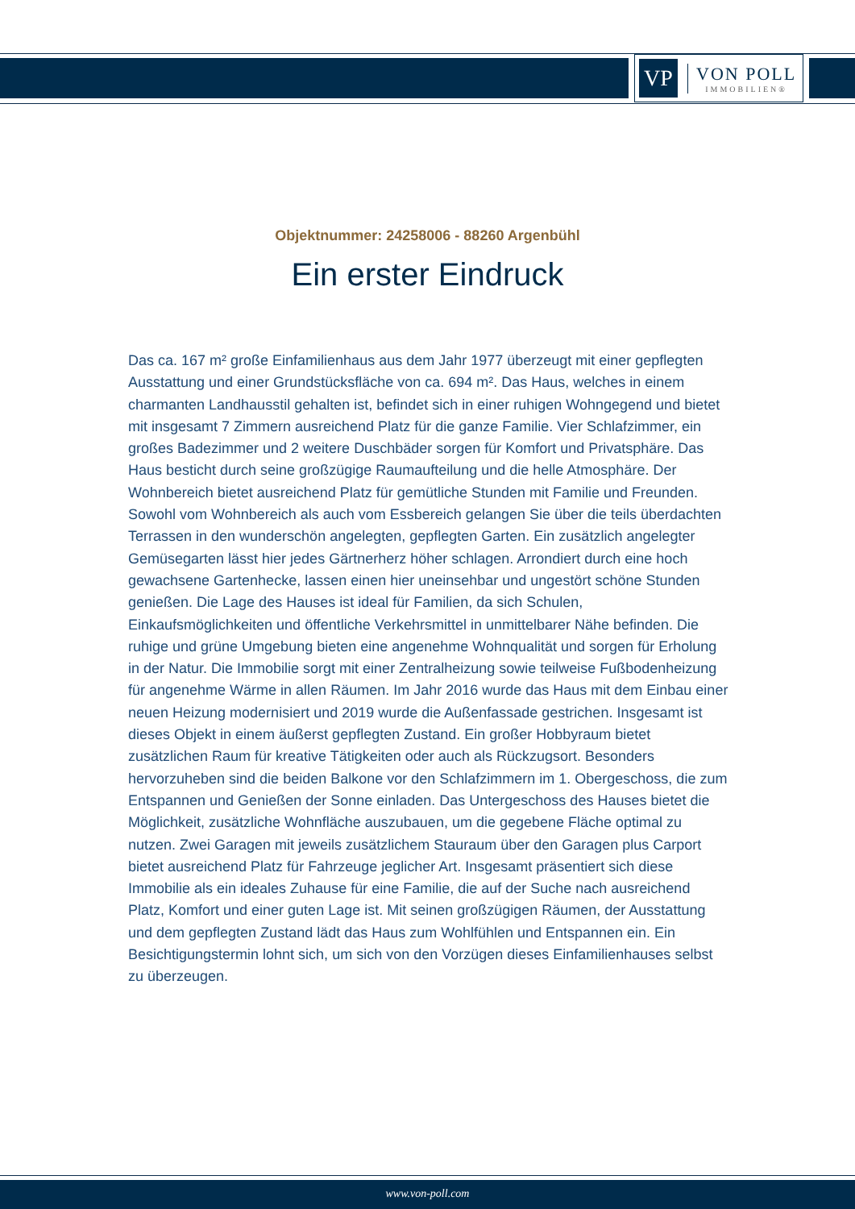VP
VON POLL
IMMOBILIEN®
Objektnummer: 24258006 - 88260 Argenbühl
Ein erster Eindruck
Das ca. 167 m² große Einfamilienhaus aus dem Jahr 1977 überzeugt mit einer gepflegten Ausstattung und einer Grundstücksfläche von ca. 694 m². Das Haus, welches in einem charmanten Landhausstil gehalten ist, befindet sich in einer ruhigen Wohngegend und bietet mit insgesamt 7 Zimmern ausreichend Platz für die ganze Familie. Vier Schlafzimmer, ein großes Badezimmer und 2 weitere Duschbäder sorgen für Komfort und Privatsphäre. Das Haus besticht durch seine großzügige Raumaufteilung und die helle Atmosphäre. Der Wohnbereich bietet ausreichend Platz für gemütliche Stunden mit Familie und Freunden. Sowohl vom Wohnbereich als auch vom Essbereich gelangen Sie über die teils überdachten Terrassen in den wunderschön angelegten, gepflegten Garten. Ein zusätzlich angelegter Gemüsegarten lässt hier jedes Gärtnerherz höher schlagen. Arrondiert durch eine hoch gewachsene Gartenhecke, lassen einen hier uneinsehbar und ungestört schöne Stunden genießen. Die Lage des Hauses ist ideal für Familien, da sich Schulen, Einkaufsmöglichkeiten und öffentliche Verkehrsmittel in unmittelbarer Nähe befinden. Die ruhige und grüne Umgebung bieten eine angenehme Wohnqualität und sorgen für Erholung in der Natur. Die Immobilie sorgt mit einer Zentralheizung sowie teilweise Fußbodenheizung für angenehme Wärme in allen Räumen. Im Jahr 2016 wurde das Haus mit dem Einbau einer neuen Heizung modernisiert und 2019 wurde die Außenfassade gestrichen. Insgesamt ist dieses Objekt in einem äußerst gepflegten Zustand. Ein großer Hobbyraum bietet zusätzlichen Raum für kreative Tätigkeiten oder auch als Rückzugsort. Besonders hervorzuheben sind die beiden Balkone vor den Schlafzimmern im 1. Obergeschoss, die zum Entspannen und Genießen der Sonne einladen. Das Untergeschoss des Hauses bietet die Möglichkeit, zusätzliche Wohnfläche auszubauen, um die gegebene Fläche optimal zu nutzen. Zwei Garagen mit jeweils zusätzlichem Stauraum über den Garagen plus Carport bietet ausreichend Platz für Fahrzeuge jeglicher Art. Insgesamt präsentiert sich diese Immobilie als ein ideales Zuhause für eine Familie, die auf der Suche nach ausreichend Platz, Komfort und einer guten Lage ist. Mit seinen großzügigen Räumen, der Ausstattung und dem gepflegten Zustand lädt das Haus zum Wohlfühlen und Entspannen ein. Ein Besichtigungstermin lohnt sich, um sich von den Vorzügen dieses Einfamilienhauses selbst zu überzeugen.
www.von-poll.com